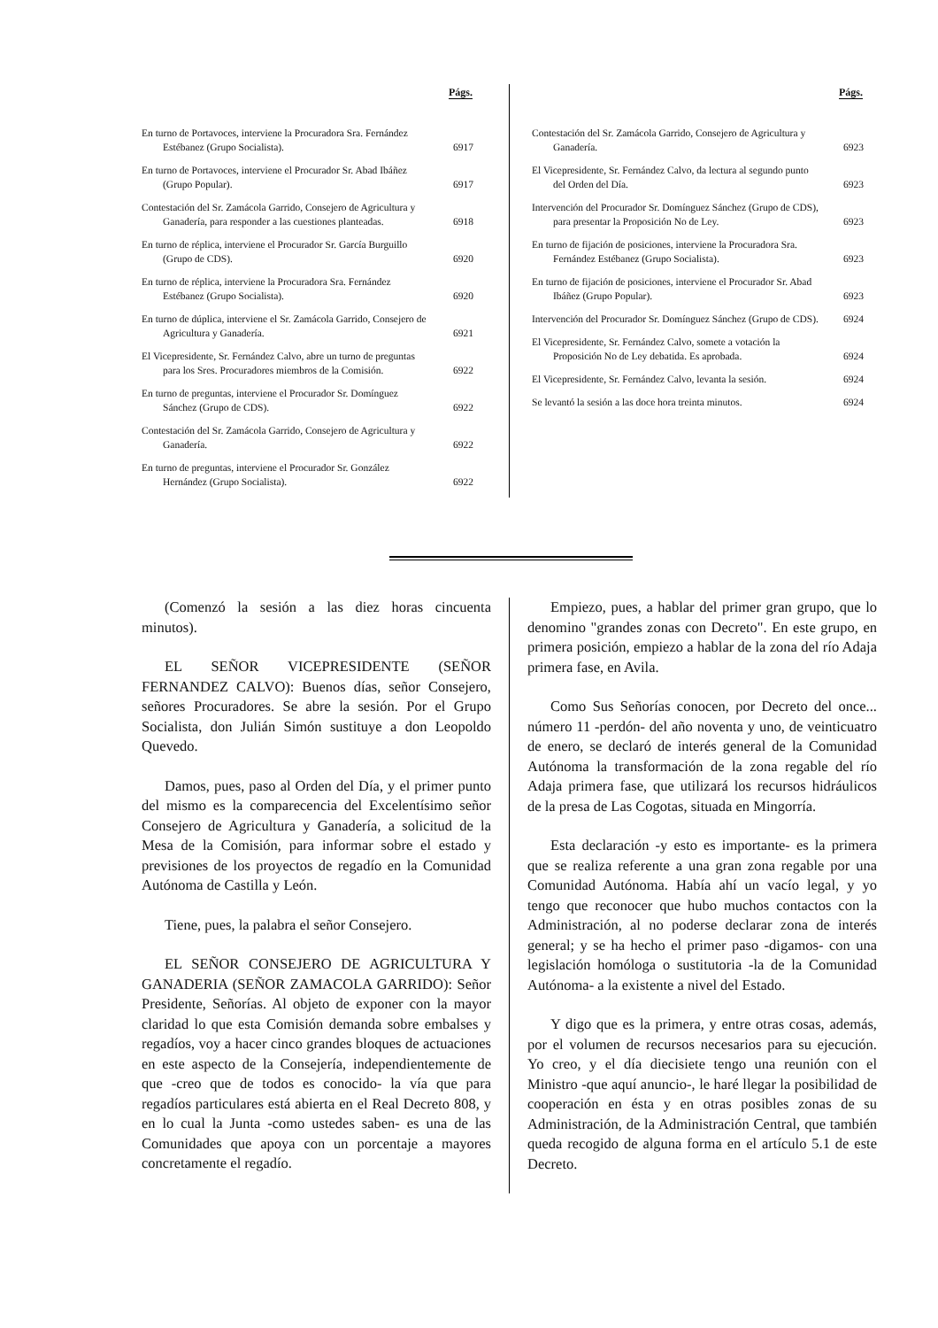| | Págs. |
| --- | --- |
| En turno de Portavoces, interviene la Procuradora Sra. Fernández Estébanez (Grupo Socialista). | 6917 |
| En turno de Portavoces, interviene el Procurador Sr. Abad Ibáñez (Grupo Popular). | 6917 |
| Contestación del Sr. Zamácola Garrido, Consejero de Agricultura y Ganadería, para responder a las cuestiones planteadas. | 6918 |
| En turno de réplica, interviene el Procurador Sr. García Burguillo (Grupo de CDS). | 6920 |
| En turno de réplica, interviene la Procuradora Sra. Fernández Estébanez (Grupo Socialista). | 6920 |
| En turno de dúplica, interviene el Sr. Zamácola Garrido, Consejero de Agricultura y Ganadería. | 6921 |
| El Vicepresidente, Sr. Fernández Calvo, abre un turno de preguntas para los Sres. Procuradores miembros de la Comisión. | 6922 |
| En turno de preguntas, interviene el Procurador Sr. Domínguez Sánchez (Grupo de CDS). | 6922 |
| Contestación del Sr. Zamácola Garrido, Consejero de Agricultura y Ganadería. | 6922 |
| En turno de preguntas, interviene el Procurador Sr. González Hernández (Grupo Socialista). | 6922 |
| | Págs. |
| --- | --- |
| Contestación del Sr. Zamácola Garrido, Consejero de Agricultura y Ganadería. | 6923 |
| El Vicepresidente, Sr. Fernández Calvo, da lectura al segundo punto del Orden del Día. | 6923 |
| Intervención del Procurador Sr. Domínguez Sánchez (Grupo de CDS), para presentar la Proposición No de Ley. | 6923 |
| En turno de fijación de posiciones, interviene la Procuradora Sra. Fernández Estébanez (Grupo Socialista). | 6923 |
| En turno de fijación de posiciones, interviene el Procurador Sr. Abad Ibáñez (Grupo Popular). | 6923 |
| Intervención del Procurador Sr. Domínguez Sánchez (Grupo de CDS). | 6924 |
| El Vicepresidente, Sr. Fernández Calvo, somete a votación la Proposición No de Ley debatida. Es aprobada. | 6924 |
| El Vicepresidente, Sr. Fernández Calvo, levanta la sesión. | 6924 |
| Se levantó la sesión a las doce hora treinta minutos. | 6924 |
(Comenzó la sesión a las diez horas cincuenta minutos).
EL SEÑOR VICEPRESIDENTE (SEÑOR FERNANDEZ CALVO): Buenos días, señor Consejero, señores Procuradores. Se abre la sesión. Por el Grupo Socialista, don Julián Simón sustituye a don Leopoldo Quevedo.
Damos, pues, paso al Orden del Día, y el primer punto del mismo es la comparecencia del Excelentísimo señor Consejero de Agricultura y Ganadería, a solicitud de la Mesa de la Comisión, para informar sobre el estado y previsiones de los proyectos de regadío en la Comunidad Autónoma de Castilla y León.
Tiene, pues, la palabra el señor Consejero.
EL SEÑOR CONSEJERO DE AGRICULTURA Y GANADERIA (SEÑOR ZAMACOLA GARRIDO): Señor Presidente, Señorías. Al objeto de exponer con la mayor claridad lo que esta Comisión demanda sobre embalses y regadíos, voy a hacer cinco grandes bloques de actuaciones en este aspecto de la Consejería, independientemente de que -creo que de todos es conocido- la vía que para regadíos particulares está abierta en el Real Decreto 808, y en lo cual la Junta -como ustedes saben- es una de las Comunidades que apoya con un porcentaje a mayores concretamente el regadío.
Empiezo, pues, a hablar del primer gran grupo, que lo denomino "grandes zonas con Decreto". En este grupo, en primera posición, empiezo a hablar de la zona del río Adaja primera fase, en Avila.
Como Sus Señorías conocen, por Decreto del once... número 11 -perdón- del año noventa y uno, de veinticuatro de enero, se declaró de interés general de la Comunidad Autónoma la transformación de la zona regable del río Adaja primera fase, que utilizará los recursos hidráulicos de la presa de Las Cogotas, situada en Mingorría.
Esta declaración -y esto es importante- es la primera que se realiza referente a una gran zona regable por una Comunidad Autónoma. Había ahí un vacío legal, y yo tengo que reconocer que hubo muchos contactos con la Administración, al no poderse declarar zona de interés general; y se ha hecho el primer paso -digamos- con una legislación homóloga o sustitutoria -la de la Comunidad Autónoma- a la existente a nivel del Estado.
Y digo que es la primera, y entre otras cosas, además, por el volumen de recursos necesarios para su ejecución. Yo creo, y el día diecisiete tengo una reunión con el Ministro -que aquí anuncio-, le haré llegar la posibilidad de cooperación en ésta y en otras posibles zonas de su Administración, de la Administración Central, que también queda recogido de alguna forma en el artículo 5.1 de este Decreto.